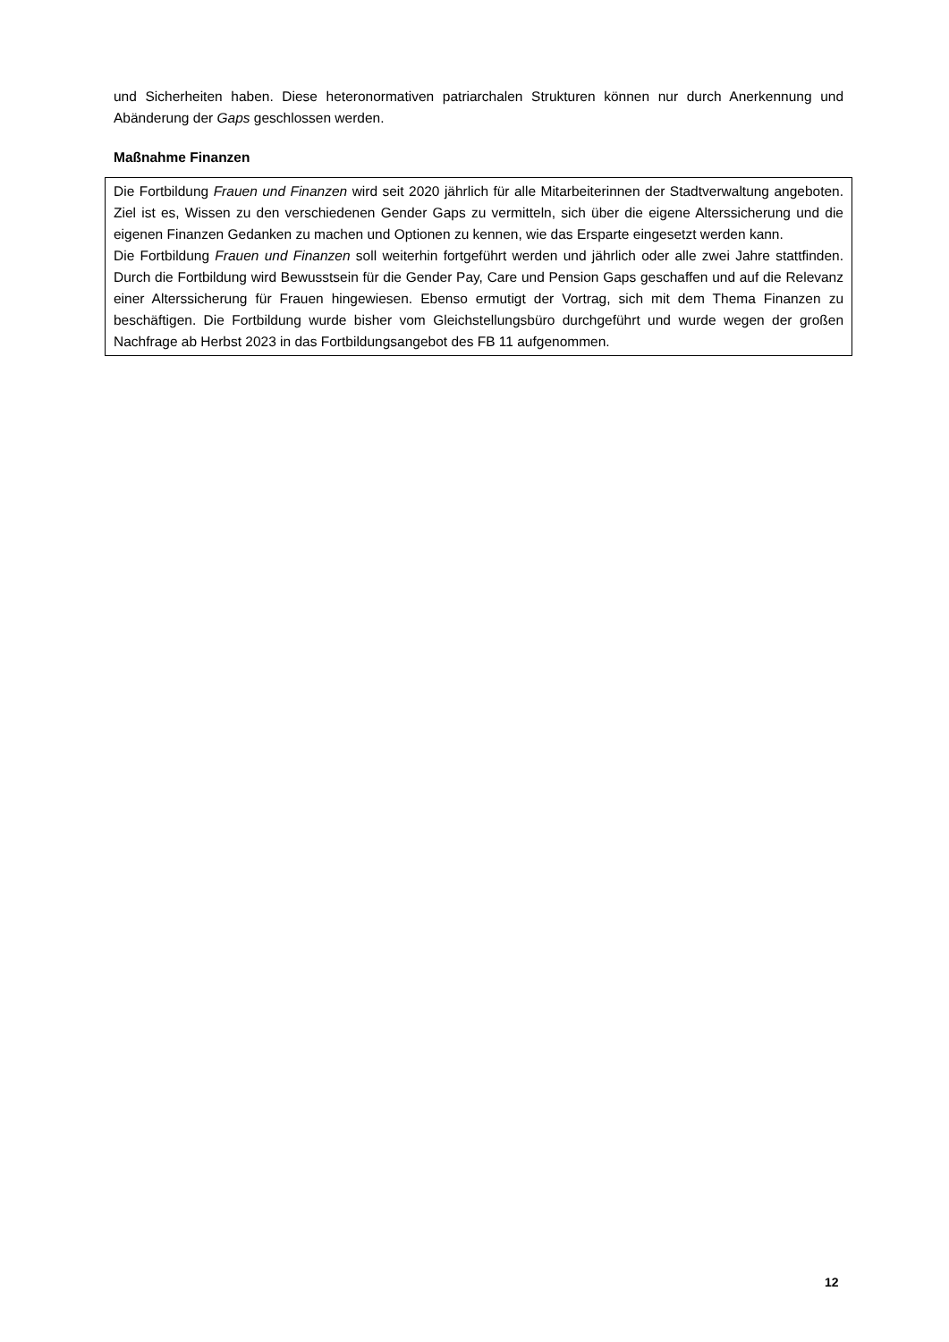und Sicherheiten haben. Diese heteronormativen patriarchalen Strukturen können nur durch Anerkennung und Abänderung der Gaps geschlossen werden.
Maßnahme Finanzen
Die Fortbildung Frauen und Finanzen wird seit 2020 jährlich für alle Mitarbeiterinnen der Stadtverwaltung angeboten. Ziel ist es, Wissen zu den verschiedenen Gender Gaps zu vermitteln, sich über die eigene Alterssicherung und die eigenen Finanzen Gedanken zu machen und Optionen zu kennen, wie das Ersparte eingesetzt werden kann.
Die Fortbildung Frauen und Finanzen soll weiterhin fortgeführt werden und jährlich oder alle zwei Jahre stattfinden. Durch die Fortbildung wird Bewusstsein für die Gender Pay, Care und Pension Gaps geschaffen und auf die Relevanz einer Alterssicherung für Frauen hingewiesen. Ebenso ermutigt der Vortrag, sich mit dem Thema Finanzen zu beschäftigen. Die Fortbildung wurde bisher vom Gleichstellungsbüro durchgeführt und wurde wegen der großen Nachfrage ab Herbst 2023 in das Fortbildungsangebot des FB 11 aufgenommen.
12